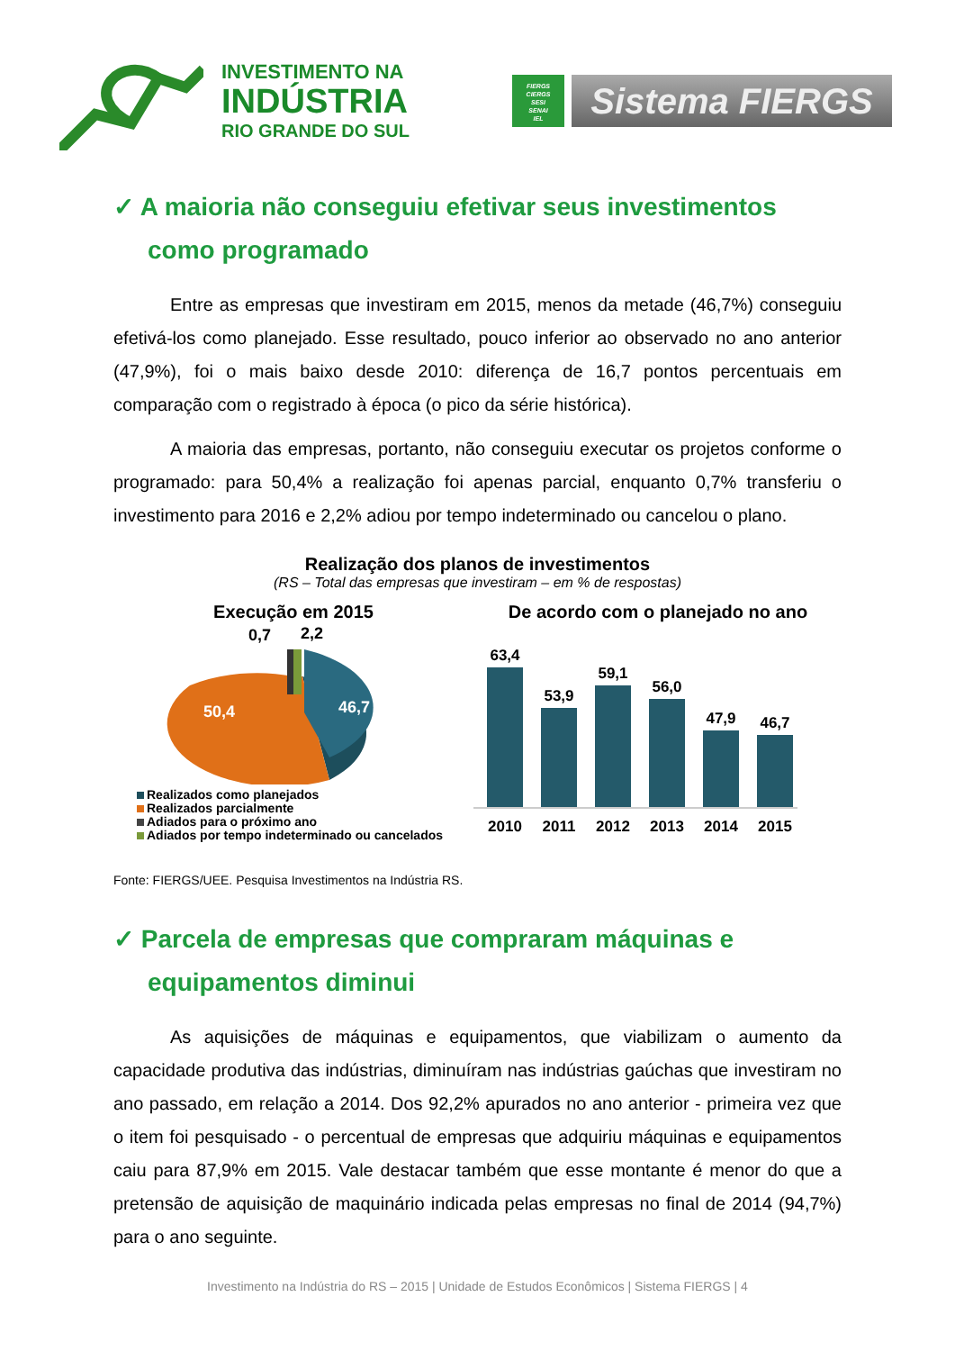INVESTIMENTO NA
INDÚSTRIA
RIO GRANDE DO SUL
FIERGS
CIERGS
SESI
SENAI
IEL
Sistema FIERGS
✓ A maioria não conseguiu efetivar seus investimentos como programado
Entre as empresas que investiram em 2015, menos da metade (46,7%) conseguiu efetivá-los como planejado. Esse resultado, pouco inferior ao observado no ano anterior (47,9%), foi o mais baixo desde 2010: diferença de 16,7 pontos percentuais em comparação com o registrado à época (o pico da série histórica).
A maioria das empresas, portanto, não conseguiu executar os projetos conforme o programado: para 50,4% a realização foi apenas parcial, enquanto 0,7% transferiu o investimento para 2016 e 2,2% adiou por tempo indeterminado ou cancelou o plano.
Realização dos planos de investimentos
(RS – Total das empresas que investiram – em % de respostas)
Execução em 2015
50,4
46,7
0,7
2,2
Realizados como planejados
Realizados parcialmente
Adiados para o próximo ano
Adiados por tempo indeterminado ou cancelados
De acordo com o planejado no ano
63,4
2010
53,9
2011
59,1
2012
56,0
2013
47,9
2014
46,7
2015
Fonte: FIERGS/UEE. Pesquisa Investimentos na Indústria RS.
✓ Parcela de empresas que compraram máquinas e equipamentos diminui
As aquisições de máquinas e equipamentos, que viabilizam o aumento da capacidade produtiva das indústrias, diminuíram nas indústrias gaúchas que investiram no ano passado, em relação a 2014. Dos 92,2% apurados no ano anterior - primeira vez que o item foi pesquisado - o percentual de empresas que adquiriu máquinas e equipamentos caiu para 87,9% em 2015. Vale destacar também que esse montante é menor do que a pretensão de aquisição de maquinário indicada pelas empresas no final de 2014 (94,7%) para o ano seguinte.
Investimento na Indústria do RS – 2015 | Unidade de Estudos Econômicos | Sistema FIERGS | 4